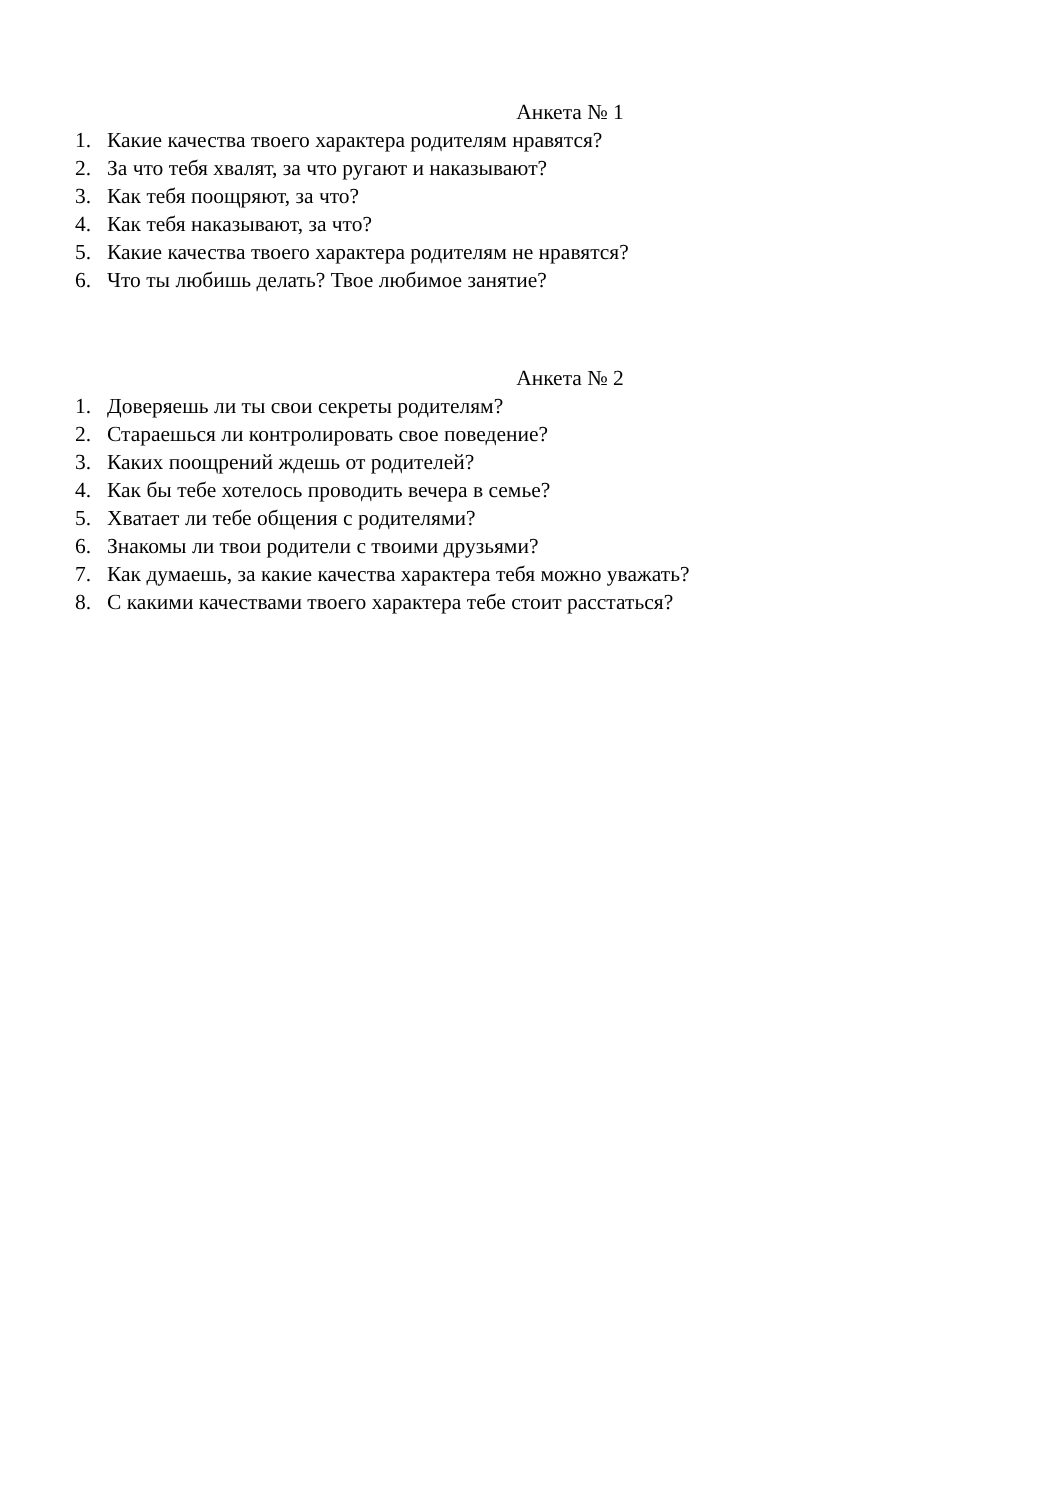Анкета № 1
1. Какие качества твоего характера родителям нравятся?
2. За что тебя хвалят, за что ругают и наказывают?
3. Как тебя поощряют, за что?
4. Как тебя наказывают, за что?
5. Какие качества твоего характера родителям не нравятся?
6. Что ты любишь делать? Твое любимое занятие?
Анкета № 2
1. Доверяешь ли ты свои секреты родителям?
2. Стараешься ли контролировать свое поведение?
3. Каких поощрений ждешь от родителей?
4. Как бы тебе хотелось проводить вечера в семье?
5. Хватает ли тебе общения с родителями?
6. Знакомы ли твои родители с твоими друзьями?
7. Как думаешь, за какие качества характера тебя можно уважать?
8. С какими качествами твоего характера тебе стоит расстаться?